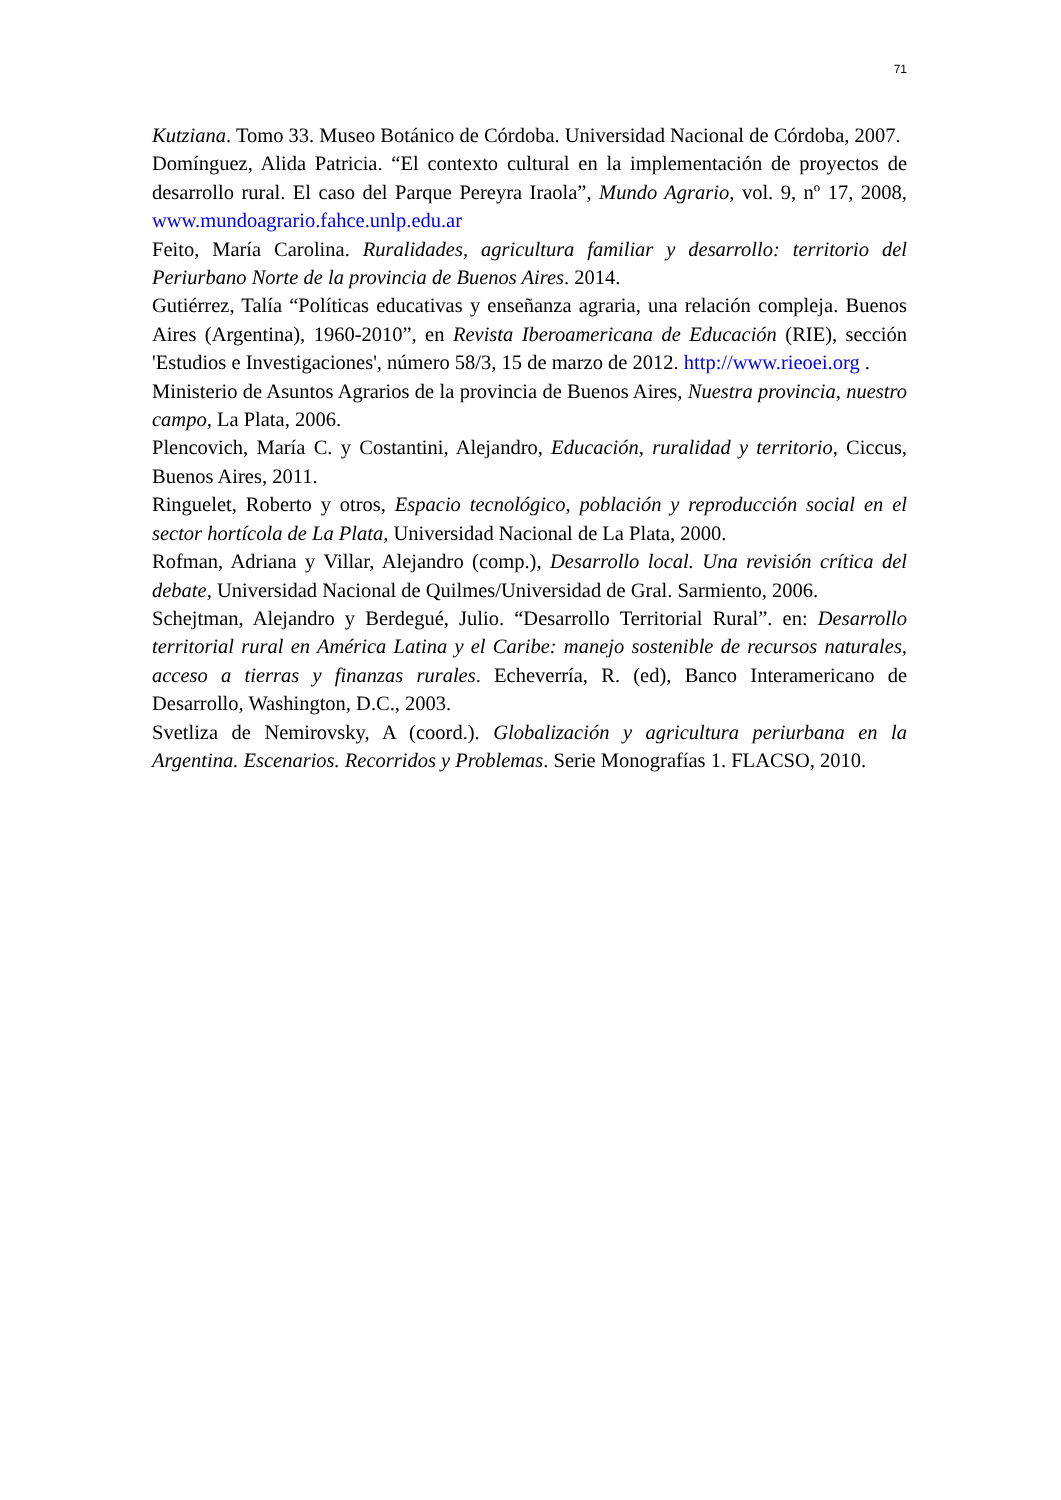71
Kutziana. Tomo 33. Museo Botánico de Córdoba. Universidad Nacional de Córdoba, 2007.
Domínguez, Alida Patricia. “El contexto cultural en la implementación de proyectos de desarrollo rural. El caso del Parque Pereyra Iraola”, Mundo Agrario, vol. 9, nº 17, 2008, www.mundoagrario.fahce.unlp.edu.ar
Feito, María Carolina. Ruralidades, agricultura familiar y desarrollo: territorio del Periurbano Norte de la provincia de Buenos Aires. 2014.
Gutiérrez, Talía “Políticas educativas y enseñanza agraria, una relación compleja. Buenos Aires (Argentina), 1960-2010”, en Revista Iberoamericana de Educación (RIE), sección 'Estudios e Investigaciones', número 58/3, 15 de marzo de 2012. http://www.rieoei.org .
Ministerio de Asuntos Agrarios de la provincia de Buenos Aires, Nuestra provincia, nuestro campo, La Plata, 2006.
Plencovich, María C. y Costantini, Alejandro, Educación, ruralidad y territorio, Ciccus, Buenos Aires, 2011.
Ringuelet, Roberto y otros, Espacio tecnológico, población y reproducción social en el sector hortícola de La Plata, Universidad Nacional de La Plata, 2000.
Rofman, Adriana y Villar, Alejandro (comp.), Desarrollo local. Una revisión crítica del debate, Universidad Nacional de Quilmes/Universidad de Gral. Sarmiento, 2006.
Schejtman, Alejandro y Berdegué, Julio. “Desarrollo Territorial Rural”. en: Desarrollo territorial rural en América Latina y el Caribe: manejo sostenible de recursos naturales, acceso a tierras y finanzas rurales. Echeverría, R. (ed), Banco Interamericano de Desarrollo, Washington, D.C., 2003.
Svetliza de Nemirovsky, A (coord.). Globalización y agricultura periurbana en la Argentina. Escenarios. Recorridos y Problemas. Serie Monografías 1. FLACSO, 2010.